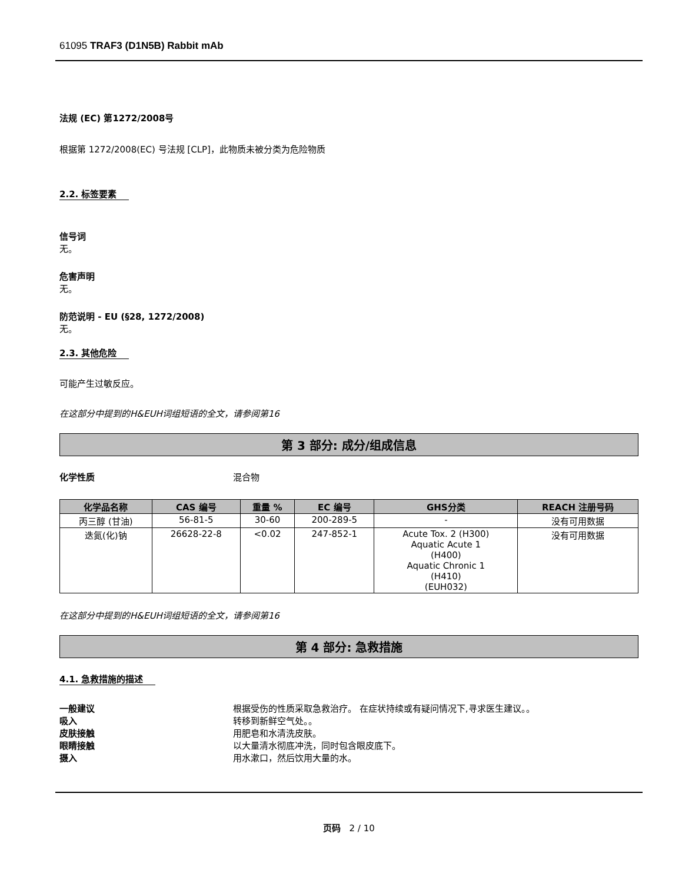61095 TRAF3 (D1N5B) Rabbit mAb
法规 (EC) 第1272/2008号
根据第 1272/2008(EC) 号法规 [CLP]，此物质未被分类为危险物质
2.2. 标签要素
信号词
无。
危害声明
无。
防范说明 - EU (§28, 1272/2008)
无。
2.3. 其他危险
可能产生过敏反应。
在这部分中提到的H&EUH词组短语的全文，请参阅第16
第 3 部分: 成分/组成信息
化学性质 混合物
| 化学品名称 | CAS 编号 | 重量 % | EC 编号 | GHS分类 | REACH 注册号码 |
| --- | --- | --- | --- | --- | --- |
| 丙三醇 (甘油) | 56-81-5 | 30-60 | 200-289-5 | - | 没有可用数据 |
| 迭氮(化)钠 | 26628-22-8 | <0.02 | 247-852-1 | Acute Tox. 2 (H300) Aquatic Acute 1 (H400) Aquatic Chronic 1 (H410) (EUH032) | 没有可用数据 |
在这部分中提到的H&EUH词组短语的全文，请参阅第16
第 4 部分: 急救措施
4.1. 急救措施的描述
一般建议 根据受伤的性质采取急救治疗。 在症状持续或有疑问情况下,寻求医生建议。。
吸入 转移到新鲜空气处。。
皮肤接触 用肥皂和水清洗皮肤。
眼睛接触 以大量清水彻底冲洗，同时包含眼皮底下。
摄入 用水漱口，然后饮用大量的水。
页码 2 / 10